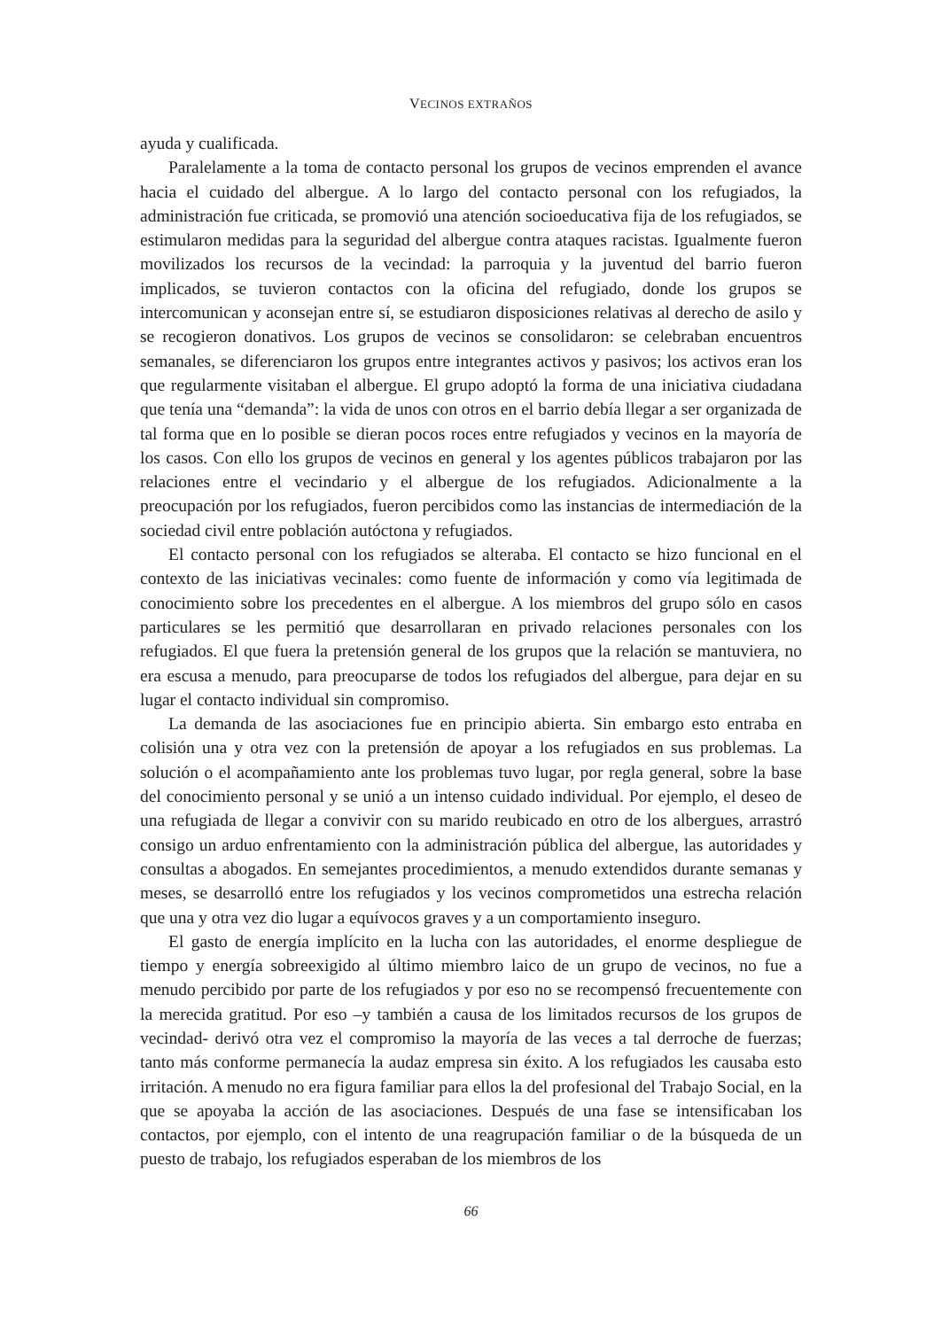VECINOS EXTRAÑOS
ayuda y cualificada.
Paralelamente a la toma de contacto personal los grupos de vecinos emprenden el avance hacia el cuidado del albergue. A lo largo del contacto personal con los refugiados, la administración fue criticada, se promovió una atención socioeducativa fija de los refugiados, se estimularon medidas para la seguridad del albergue contra ataques racistas. Igualmente fueron movilizados los recursos de la vecindad: la parroquia y la juventud del barrio fueron implicados, se tuvieron contactos con la oficina del refugiado, donde los grupos se intercomunican y aconsejan entre sí, se estudiaron disposiciones relativas al derecho de asilo y se recogieron donativos. Los grupos de vecinos se consolidaron: se celebraban encuentros semanales, se diferenciaron los grupos entre integrantes activos y pasivos; los activos eran los que regularmente visitaban el albergue. El grupo adoptó la forma de una iniciativa ciudadana que tenía una “demanda”: la vida de unos con otros en el barrio debía llegar a ser organizada de tal forma que en lo posible se dieran pocos roces entre refugiados y vecinos en la mayoría de los casos. Con ello los grupos de vecinos en general y los agentes públicos trabajaron por las relaciones entre el vecindario y el albergue de los refugiados. Adicionalmente a la preocupación por los refugiados, fueron percibidos como las instancias de intermediación de la sociedad civil entre población autóctona y refugiados.
El contacto personal con los refugiados se alteraba. El contacto se hizo funcional en el contexto de las iniciativas vecinales: como fuente de información y como vía legitimada de conocimiento sobre los precedentes en el albergue. A los miembros del grupo sólo en casos particulares se les permitió que desarrollaran en privado relaciones personales con los refugiados. El que fuera la pretensión general de los grupos que la relación se mantuviera, no era escusa a menudo, para preocuparse de todos los refugiados del albergue, para dejar en su lugar el contacto individual sin compromiso.
La demanda de las asociaciones fue en principio abierta. Sin embargo esto entraba en colisión una y otra vez con la pretensión de apoyar a los refugiados en sus problemas. La solución o el acompañamiento ante los problemas tuvo lugar, por regla general, sobre la base del conocimiento personal y se unió a un intenso cuidado individual. Por ejemplo, el deseo de una refugiada de llegar a convivir con su marido reubicado en otro de los albergues, arrastró consigo un arduo enfrentamiento con la administración pública del albergue, las autoridades y consultas a abogados. En semejantes procedimientos, a menudo extendidos durante semanas y meses, se desarrolló entre los refugiados y los vecinos comprometidos una estrecha relación que una y otra vez dio lugar a equívocos graves y a un comportamiento inseguro.
El gasto de energía implícito en la lucha con las autoridades, el enorme despliegue de tiempo y energía sobreexigido al último miembro laico de un grupo de vecinos, no fue a menudo percibido por parte de los refugiados y por eso no se recompensó frecuentemente con la merecida gratitud. Por eso –y también a causa de los limitados recursos de los grupos de vecindad- derivó otra vez el compromiso la mayoría de las veces a tal derroche de fuerzas; tanto más conforme permanecía la audaz empresa sin éxito. A los refugiados les causaba esto irritación. A menudo no era figura familiar para ellos la del profesional del Trabajo Social, en la que se apoyaba la acción de las asociaciones. Después de una fase se intensificaban los contactos, por ejemplo, con el intento de una reagrupación familiar o de la búsqueda de un puesto de trabajo, los refugiados esperaban de los miembros de los
66